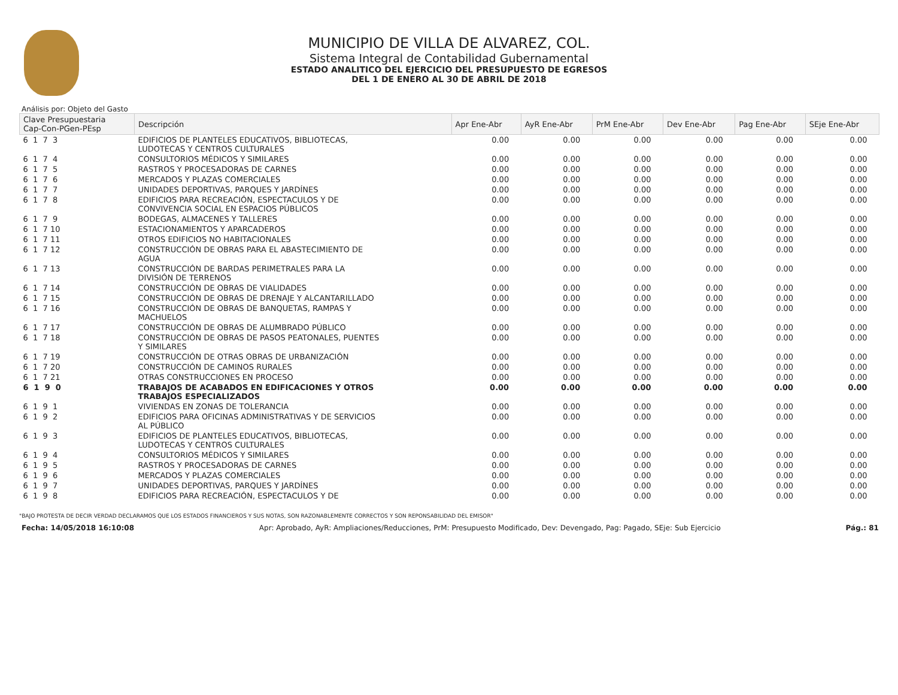MUNICIPIO DE VILLA DE ALVAREZ, COL.
Sistema Integral de Contabilidad Gubernamental
ESTADO ANALITICO DEL EJERCICIO DEL PRESUPUESTO DE EGRESOS
DEL 1 DE ENERO AL 30 DE ABRIL DE 2018
Análisis por: Objeto del Gasto
| Clave Presupuestaria Cap-Con-PGen-PEsp | Descripción | Apr Ene-Abr | AyR Ene-Abr | PrM Ene-Abr | Dev Ene-Abr | Pag Ene-Abr | SEje Ene-Abr |
| --- | --- | --- | --- | --- | --- | --- | --- |
| 6 1 7 3 | EDIFICIOS DE PLANTELES EDUCATIVOS, BIBLIOTECAS, LUDOTECAS Y CENTROS CULTURALES | 0.00 | 0.00 | 0.00 | 0.00 | 0.00 | 0.00 |
| 6 1 7 4 | CONSULTORIOS MÉDICOS Y SIMILARES | 0.00 | 0.00 | 0.00 | 0.00 | 0.00 | 0.00 |
| 6 1 7 5 | RASTROS Y PROCESADORAS DE CARNES | 0.00 | 0.00 | 0.00 | 0.00 | 0.00 | 0.00 |
| 6 1 7 6 | MERCADOS Y PLAZAS COMERCIALES | 0.00 | 0.00 | 0.00 | 0.00 | 0.00 | 0.00 |
| 6 1 7 7 | UNIDADES DEPORTIVAS, PARQUES Y JARDÍNES | 0.00 | 0.00 | 0.00 | 0.00 | 0.00 | 0.00 |
| 6 1 7 8 | EDIFICIOS PARA RECREACIÓN, ESPECTACULOS Y DE CONVIVENCIA SOCIAL EN ESPACIOS PÚBLICOS | 0.00 | 0.00 | 0.00 | 0.00 | 0.00 | 0.00 |
| 6 1 7 9 | BODEGAS, ALMACENES Y TALLERES | 0.00 | 0.00 | 0.00 | 0.00 | 0.00 | 0.00 |
| 6 1 7 10 | ESTACIONAMIENTOS Y APARCADEROS | 0.00 | 0.00 | 0.00 | 0.00 | 0.00 | 0.00 |
| 6 1 7 11 | OTROS EDIFICIOS NO HABITACIONALES | 0.00 | 0.00 | 0.00 | 0.00 | 0.00 | 0.00 |
| 6 1 7 12 | CONSTRUCCIÓN DE OBRAS PARA EL ABASTECIMIENTO DE AGUA | 0.00 | 0.00 | 0.00 | 0.00 | 0.00 | 0.00 |
| 6 1 7 13 | CONSTRUCCIÓN DE BARDAS PERIMETRALES PARA LA DIVISIÓN DE TERRENOS | 0.00 | 0.00 | 0.00 | 0.00 | 0.00 | 0.00 |
| 6 1 7 14 | CONSTRUCCIÓN DE OBRAS DE VIALIDADES | 0.00 | 0.00 | 0.00 | 0.00 | 0.00 | 0.00 |
| 6 1 7 15 | CONSTRUCCIÓN DE OBRAS DE DRENAJE Y ALCANTARILLADO | 0.00 | 0.00 | 0.00 | 0.00 | 0.00 | 0.00 |
| 6 1 7 16 | CONSTRUCCIÓN DE OBRAS DE BANQUETAS, RAMPAS Y MACHUELOS | 0.00 | 0.00 | 0.00 | 0.00 | 0.00 | 0.00 |
| 6 1 7 17 | CONSTRUCCIÓN DE OBRAS DE ALUMBRADO PÚBLICO | 0.00 | 0.00 | 0.00 | 0.00 | 0.00 | 0.00 |
| 6 1 7 18 | CONSTRUCCIÓN DE OBRAS DE PASOS PEATONALES, PUENTES Y SIMILARES | 0.00 | 0.00 | 0.00 | 0.00 | 0.00 | 0.00 |
| 6 1 7 19 | CONSTRUCCIÓN DE OTRAS OBRAS DE URBANIZACIÓN | 0.00 | 0.00 | 0.00 | 0.00 | 0.00 | 0.00 |
| 6 1 7 20 | CONSTRUCCIÓN DE CAMINOS RURALES | 0.00 | 0.00 | 0.00 | 0.00 | 0.00 | 0.00 |
| 6 1 7 21 | OTRAS CONSTRUCCIONES EN PROCESO | 0.00 | 0.00 | 0.00 | 0.00 | 0.00 | 0.00 |
| 6 1 9 0 | TRABAJOS DE ACABADOS EN EDIFICACIONES Y OTROS TRABAJOS ESPECIALIZADOS | 0.00 | 0.00 | 0.00 | 0.00 | 0.00 | 0.00 |
| 6 1 9 1 | VIVIENDAS EN ZONAS DE TOLERANCIA | 0.00 | 0.00 | 0.00 | 0.00 | 0.00 | 0.00 |
| 6 1 9 2 | EDIFICIOS PARA OFICINAS ADMINISTRATIVAS Y DE SERVICIOS AL PÚBLICO | 0.00 | 0.00 | 0.00 | 0.00 | 0.00 | 0.00 |
| 6 1 9 3 | EDIFICIOS DE PLANTELES EDUCATIVOS, BIBLIOTECAS, LUDOTECAS Y CENTROS CULTURALES | 0.00 | 0.00 | 0.00 | 0.00 | 0.00 | 0.00 |
| 6 1 9 4 | CONSULTORIOS MÉDICOS Y SIMILARES | 0.00 | 0.00 | 0.00 | 0.00 | 0.00 | 0.00 |
| 6 1 9 5 | RASTROS Y PROCESADORAS DE CARNES | 0.00 | 0.00 | 0.00 | 0.00 | 0.00 | 0.00 |
| 6 1 9 6 | MERCADOS Y PLAZAS COMERCIALES | 0.00 | 0.00 | 0.00 | 0.00 | 0.00 | 0.00 |
| 6 1 9 7 | UNIDADES DEPORTIVAS, PARQUES Y JARDÍNES | 0.00 | 0.00 | 0.00 | 0.00 | 0.00 | 0.00 |
| 6 1 9 8 | EDIFICIOS PARA RECREACIÓN, ESPECTACULOS Y DE | 0.00 | 0.00 | 0.00 | 0.00 | 0.00 | 0.00 |
"BAJO PROTESTA DE DECIR VERDAD DECLARAMOS QUE LOS ESTADOS FINANCIEROS Y SUS NOTAS, SON RAZONABLEMENTE CORRECTOS Y SON REPONSABILIDAD DEL EMISOR"
Fecha: 14/05/2018 16:10:08 Apr: Aprobado, AyR: Ampliaciones/Reducciones, PrM: Presupuesto Modificado, Dev: Devengado, Pag: Pagado, SEje: Sub Ejercicio Pág.: 81